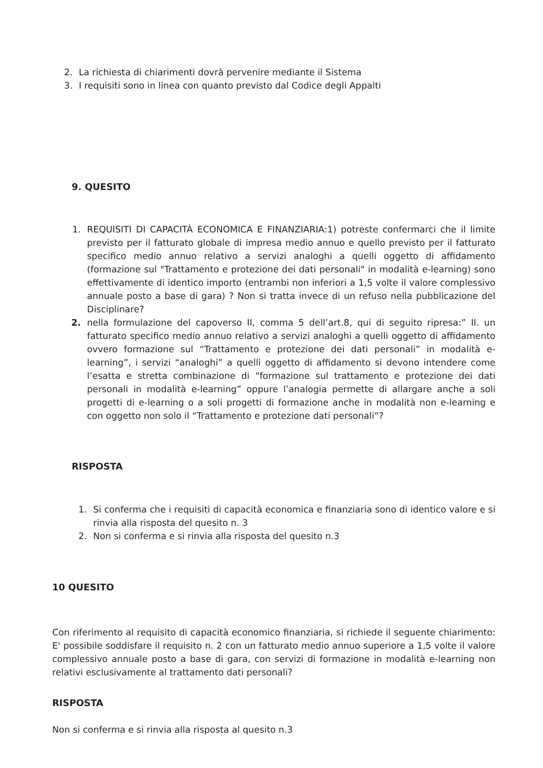2. La richiesta di chiarimenti dovrà pervenire mediante il Sistema
3. I requisiti sono in linea con quanto previsto dal Codice degli Appalti
9. QUESITO
1. REQUISITI DI CAPACITÀ ECONOMICA E FINANZIARIA:1) potreste confermarci che il limite previsto per il fatturato globale di impresa medio annuo e quello previsto per il fatturato specifico medio annuo relativo a servizi analoghi a quelli oggetto di affidamento (formazione sul "Trattamento e protezione dei dati personali" in modalità e-learning) sono effettivamente di identico importo (entrambi non inferiori a 1,5 volte il valore complessivo annuale posto a base di gara) ? Non si tratta invece di un refuso nella pubblicazione del Disciplinare?
2. nella formulazione del capoverso II, comma 5 dell’art.8, qui di seguito ripresa:” II. un fatturato specifico medio annuo relativo a servizi analoghi a quelli oggetto di affidamento ovvero formazione sul “Trattamento e protezione dei dati personali” in modalità e-learning”, i servizi “analoghi” a quelli oggetto di affidamento si devono intendere come l’esatta e stretta combinazione di “formazione sul trattamento e protezione dei dati personali in modalità e-learning” oppure l’analogia permette di allargare anche a soli progetti di e-learning o a soli progetti di formazione anche in modalità non e-learning e con oggetto non solo il “Trattamento e protezione dati personali”?
RISPOSTA
1. Si conferma che i requisiti di capacità economica e finanziaria sono di identico valore e si rinvia alla risposta del quesito n. 3
2. Non si conferma e si rinvia alla risposta del quesito n.3
10 QUESITO
Con riferimento al requisito di capacità economico finanziaria, si richiede il seguente chiarimento: E' possibile soddisfare il requisito n. 2 con un fatturato medio annuo superiore a 1,5 volte il valore complessivo annuale posto a base di gara, con servizi di formazione in modalità e-learning non relativi esclusivamente al trattamento dati personali?
RISPOSTA
Non si conferma e si rinvia alla risposta al quesito n.3